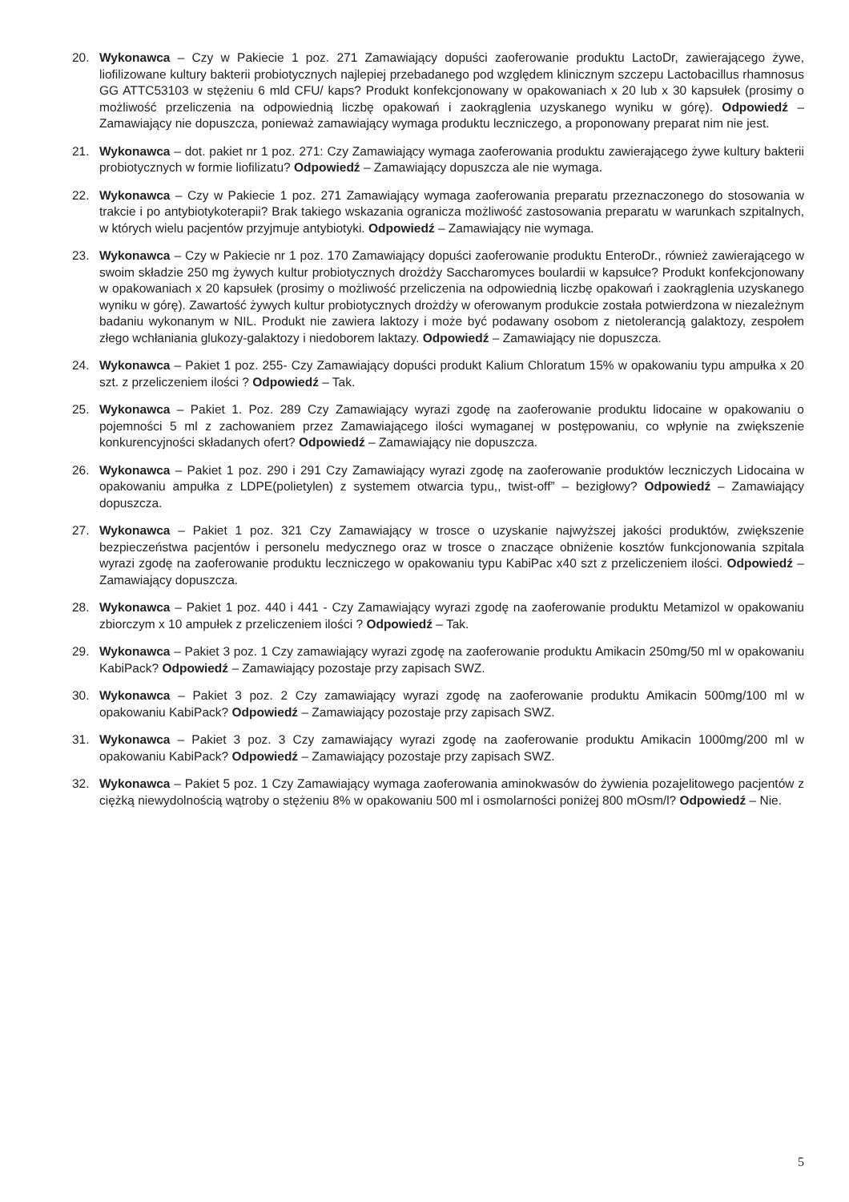20. Wykonawca – Czy w Pakiecie 1 poz. 271 Zamawiający dopuści zaoferowanie produktu LactoDr, zawierającego żywe, liofilizowane kultury bakterii probiotycznych najlepiej przebadanego pod względem klinicznym szczepu Lactobacillus rhamnosus GG ATTC53103 w stężeniu 6 mld CFU/ kaps? Produkt konfekcjonowany w opakowaniach x 20 lub x 30 kapsułek (prosimy o możliwość przeliczenia na odpowiednią liczbę opakowań i zaokrąglenia uzyskanego wyniku w górę). Odpowiedź – Zamawiający nie dopuszcza, ponieważ zamawiający wymaga produktu leczniczego, a proponowany preparat nim nie jest.
21. Wykonawca – dot. pakiet nr 1 poz. 271: Czy Zamawiający wymaga zaoferowania produktu zawierającego żywe kultury bakterii probiotycznych w formie liofilizatu? Odpowiedź – Zamawiający dopuszcza ale nie wymaga.
22. Wykonawca – Czy w Pakiecie 1 poz. 271 Zamawiający wymaga zaoferowania preparatu przeznaczonego do stosowania w trakcie i po antybiotykoterapii? Brak takiego wskazania ogranicza możliwość zastosowania preparatu w warunkach szpitalnych, w których wielu pacjentów przyjmuje antybiotyki. Odpowiedź – Zamawiający nie wymaga.
23. Wykonawca – Czy w Pakiecie nr 1 poz. 170 Zamawiający dopuści zaoferowanie produktu EnteroDr., również zawierającego w swoim składzie 250 mg żywych kultur probiotycznych drożdży Saccharomyces boulardii w kapsułce? Produkt konfekcjonowany w opakowaniach x 20 kapsułek (prosimy o możliwość przeliczenia na odpowiednią liczbę opakowań i zaokrąglenia uzyskanego wyniku w górę). Zawartość żywych kultur probiotycznych drożdży w oferowanym produkcie została potwierdzona w niezależnym badaniu wykonanym w NIL. Produkt nie zawiera laktozy i może być podawany osobom z nietolerancją galaktozy, zespołem złego wchłaniania glukozy-galaktozy i niedoborem laktazy. Odpowiedź – Zamawiający nie dopuszcza.
24. Wykonawca – Pakiet 1 poz. 255- Czy Zamawiający dopuści produkt Kalium Chloratum 15% w opakowaniu typu ampułka x 20 szt. z przeliczeniem ilości ? Odpowiedź – Tak.
25. Wykonawca – Pakiet 1. Poz. 289 Czy Zamawiający wyrazi zgodę na zaoferowanie produktu lidocaine w opakowaniu o pojemności 5 ml z zachowaniem przez Zamawiającego ilości wymaganej w postępowaniu, co wpłynie na zwiększenie konkurencyjności składanych ofert? Odpowiedź – Zamawiający nie dopuszcza.
26. Wykonawca – Pakiet 1 poz. 290 i 291 Czy Zamawiający wyrazi zgodę na zaoferowanie produktów leczniczych Lidocaina w opakowaniu ampułka z LDPE(polietylen) z systemem otwarcia typu,, twist-off” – bezigłowy? Odpowiedź – Zamawiający dopuszcza.
27. Wykonawca – Pakiet 1 poz. 321 Czy Zamawiający w trosce o uzyskanie najwyższej jakości produktów, zwiększenie bezpieczeństwa pacjentów i personelu medycznego oraz w trosce o znaczące obniżenie kosztów funkcjonowania szpitala wyrazi zgodę na zaoferowanie produktu leczniczego w opakowaniu typu KabiPac x40 szt z przeliczeniem ilości. Odpowiedź – Zamawiający dopuszcza.
28. Wykonawca – Pakiet 1 poz. 440 i 441 - Czy Zamawiający wyrazi zgodę na zaoferowanie produktu Metamizol w opakowaniu zbiorczym x 10 ampułek z przeliczeniem ilości ? Odpowiedź – Tak.
29. Wykonawca – Pakiet 3 poz. 1 Czy zamawiający wyrazi zgodę na zaoferowanie produktu Amikacin 250mg/50 ml w opakowaniu KabiPack? Odpowiedź – Zamawiający pozostaje przy zapisach SWZ.
30. Wykonawca – Pakiet 3 poz. 2 Czy zamawiający wyrazi zgodę na zaoferowanie produktu Amikacin 500mg/100 ml w opakowaniu KabiPack? Odpowiedź – Zamawiający pozostaje przy zapisach SWZ.
31. Wykonawca – Pakiet 3 poz. 3 Czy zamawiający wyrazi zgodę na zaoferowanie produktu Amikacin 1000mg/200 ml w opakowaniu KabiPack? Odpowiedź – Zamawiający pozostaje przy zapisach SWZ.
32. Wykonawca – Pakiet 5 poz. 1 Czy Zamawiający wymaga zaoferowania aminokwasów do żywienia pozajelitowego pacjentów z ciężką niewydolnością wątroby o stężeniu 8% w opakowaniu 500 ml i osmolarności poniżej 800 mOsm/l? Odpowiedź – Nie.
5